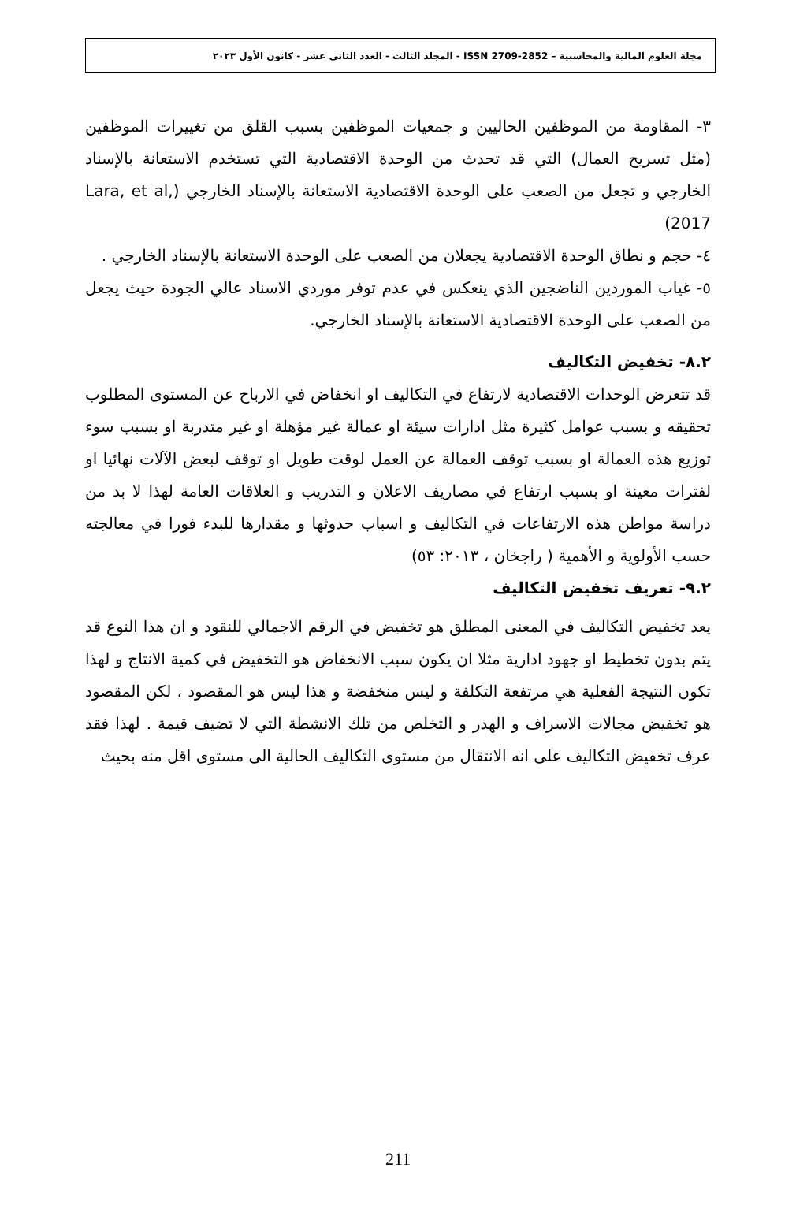مجلة العلوم المالية والمحاسبية – ISSN 2709-2852 - المجلد الثالث - العدد الثاني عشر - كانون الأول ٢٠٢٣
٣- المقاومة من الموظفين الحاليين و جمعيات الموظفين بسبب القلق من تغييرات الموظفين (مثل تسريح العمال) التي قد تحدث من الوحدة الاقتصادية التي تستخدم الاستعانة بالإسناد الخارجي و تجعل من الصعب على الوحدة الاقتصادية الاستعانة بالإسناد الخارجي (Lara, et al, 2017)
٤- حجم و نطاق الوحدة الاقتصادية يجعلان من الصعب على الوحدة الاستعانة بالإسناد الخارجي .
٥- غياب الموردين الناضجين الذي ينعكس في عدم توفر موردي الاسناد عالي الجودة حيث يجعل من الصعب على الوحدة الاقتصادية الاستعانة بالإسناد الخارجي.
٨.٢- تخفيض التكاليف
قد تتعرض الوحدات الاقتصادية لارتفاع في التكاليف او انخفاض في الارباح عن المستوى المطلوب تحقيقه و بسبب عوامل كثيرة مثل ادارات سيئة او عمالة غير مؤهلة او غير متدربة او بسبب سوء توزيع هذه العمالة او بسبب توقف العمالة عن العمل لوقت طويل او توقف لبعض الآلات نهائيا او لفترات معينة او بسبب ارتفاع في مصاريف الاعلان و التدريب و العلاقات العامة لهذا لا بد من دراسة مواطن هذه الارتفاعات في التكاليف و اسباب حدوثها و مقدارها للبدء فورا في معالجته حسب الأولوية و الأهمية ( راجخان ، ٢٠١٣: ٥٣)
٩.٢- تعريف تخفيض التكاليف
يعد تخفيض التكاليف في المعنى المطلق هو تخفيض في الرقم الاجمالي للنقود و ان هذا النوع قد يتم بدون تخطيط او جهود ادارية مثلا ان يكون سبب الانخفاض هو التخفيض في كمية الانتاج و لهذا تكون النتيجة الفعلية هي مرتفعة التكلفة و ليس منخفضة و هذا ليس هو المقصود ، لكن المقصود هو تخفيض مجالات الاسراف و الهدر و التخلص من تلك الانشطة التي لا تضيف قيمة . لهذا فقد عرف تخفيض التكاليف على انه الانتقال من مستوى التكاليف الحالية الى مستوى اقل منه بحيث
211